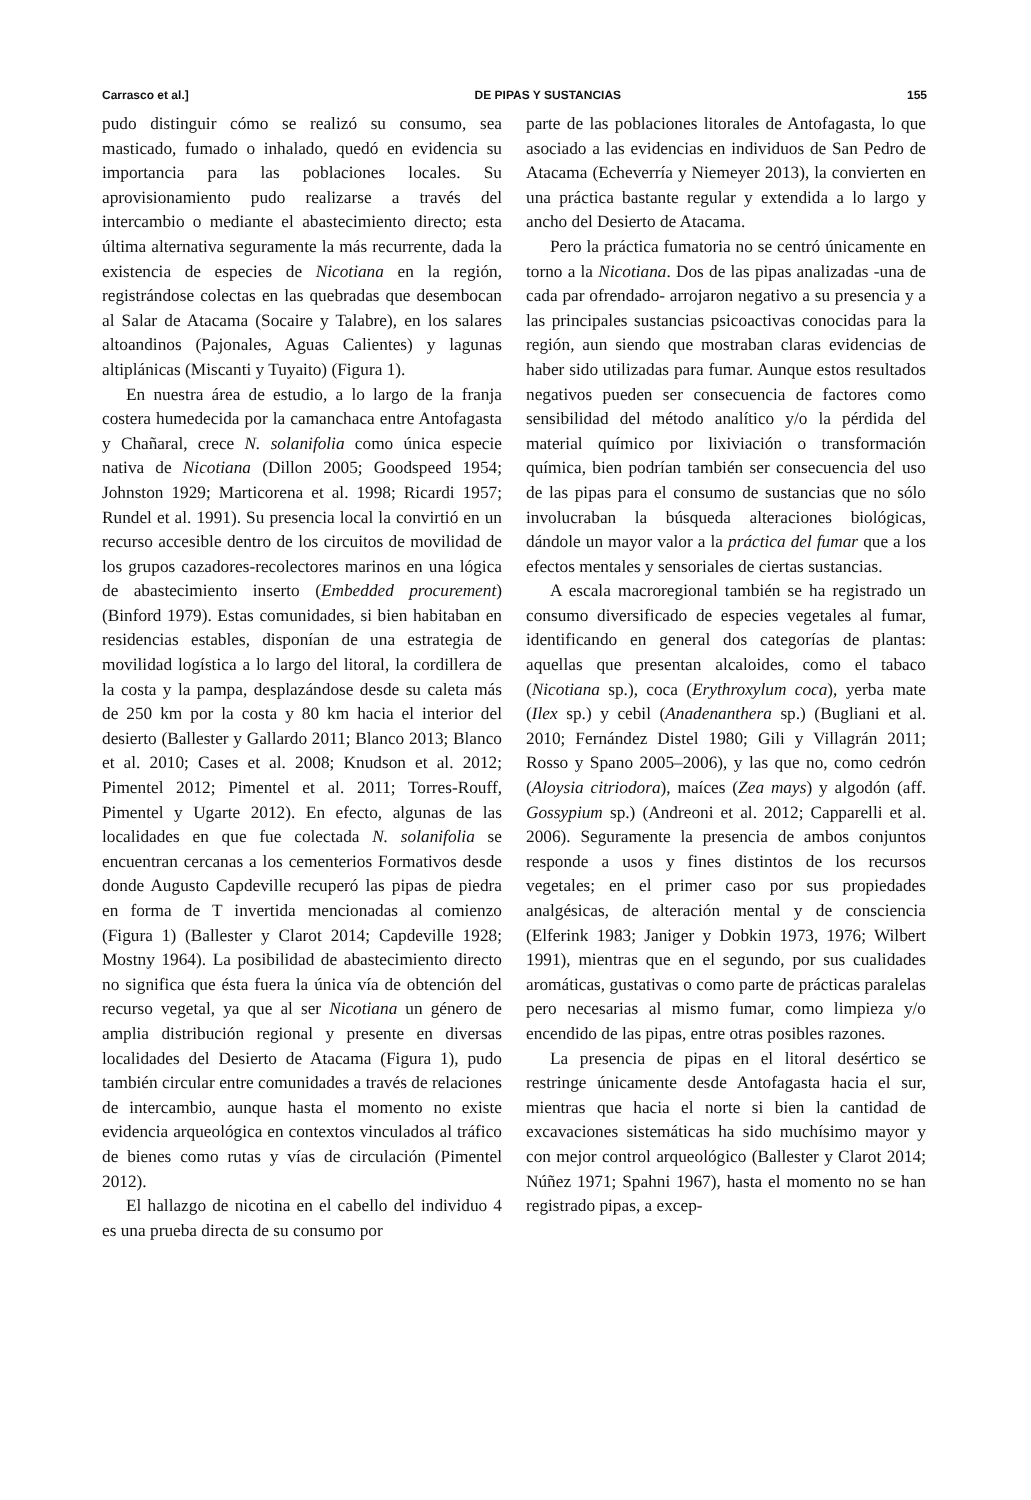Carrasco et al.] DE PIPAS Y SUSTANCIAS 155
pudo distinguir cómo se realizó su consumo, sea masticado, fumado o inhalado, quedó en evidencia su importancia para las poblaciones locales. Su aprovisionamiento pudo realizarse a través del intercambio o mediante el abastecimiento directo; esta última alternativa seguramente la más recurrente, dada la existencia de especies de Nicotiana en la región, registrándose colectas en las quebradas que desembocan al Salar de Atacama (Socaire y Talabre), en los salares altoandinos (Pajonales, Aguas Calientes) y lagunas altiplánicas (Miscanti y Tuyaito) (Figura 1).
En nuestra área de estudio, a lo largo de la franja costera humedecida por la camanchaca entre Antofagasta y Chañaral, crece N. solanifolia como única especie nativa de Nicotiana (Dillon 2005; Goodspeed 1954; Johnston 1929; Marticorena et al. 1998; Ricardi 1957; Rundel et al. 1991). Su presencia local la convirtió en un recurso accesible dentro de los circuitos de movilidad de los grupos cazadores-recolectores marinos en una lógica de abastecimiento inserto (Embedded procurement) (Binford 1979). Estas comunidades, si bien habitaban en residencias estables, disponían de una estrategia de movilidad logística a lo largo del litoral, la cordillera de la costa y la pampa, desplazándose desde su caleta más de 250 km por la costa y 80 km hacia el interior del desierto (Ballester y Gallardo 2011; Blanco 2013; Blanco et al. 2010; Cases et al. 2008; Knudson et al. 2012; Pimentel 2012; Pimentel et al. 2011; Torres-Rouff, Pimentel y Ugarte 2012). En efecto, algunas de las localidades en que fue colectada N. solanifolia se encuentran cercanas a los cementerios Formativos desde donde Augusto Capdeville recuperó las pipas de piedra en forma de T invertida mencionadas al comienzo (Figura 1) (Ballester y Clarot 2014; Capdeville 1928; Mostny 1964). La posibilidad de abastecimiento directo no significa que ésta fuera la única vía de obtención del recurso vegetal, ya que al ser Nicotiana un género de amplia distribución regional y presente en diversas localidades del Desierto de Atacama (Figura 1), pudo también circular entre comunidades a través de relaciones de intercambio, aunque hasta el momento no existe evidencia arqueológica en contextos vinculados al tráfico de bienes como rutas y vías de circulación (Pimentel 2012).
El hallazgo de nicotina en el cabello del individuo 4 es una prueba directa de su consumo por
parte de las poblaciones litorales de Antofagasta, lo que asociado a las evidencias en individuos de San Pedro de Atacama (Echeverría y Niemeyer 2013), la convierten en una práctica bastante regular y extendida a lo largo y ancho del Desierto de Atacama.
Pero la práctica fumatoria no se centró únicamente en torno a la Nicotiana. Dos de las pipas analizadas -una de cada par ofrendado- arrojaron negativo a su presencia y a las principales sustancias psicoactivas conocidas para la región, aun siendo que mostraban claras evidencias de haber sido utilizadas para fumar. Aunque estos resultados negativos pueden ser consecuencia de factores como sensibilidad del método analítico y/o la pérdida del material químico por lixiviación o transformación química, bien podrían también ser consecuencia del uso de las pipas para el consumo de sustancias que no sólo involucraban la búsqueda alteraciones biológicas, dándole un mayor valor a la práctica del fumar que a los efectos mentales y sensoriales de ciertas sustancias.
A escala macroregional también se ha registrado un consumo diversificado de especies vegetales al fumar, identificando en general dos categorías de plantas: aquellas que presentan alcaloides, como el tabaco (Nicotiana sp.), coca (Erythroxylum coca), yerba mate (Ilex sp.) y cebil (Anadenanthera sp.) (Bugliani et al. 2010; Fernández Distel 1980; Gili y Villagrán 2011; Rosso y Spano 2005–2006), y las que no, como cedrón (Aloysia citriodora), maíces (Zea mays) y algodón (aff. Gossypium sp.) (Andreoni et al. 2012; Capparelli et al. 2006). Seguramente la presencia de ambos conjuntos responde a usos y fines distintos de los recursos vegetales; en el primer caso por sus propiedades analgésicas, de alteración mental y de consciencia (Elferink 1983; Janiger y Dobkin 1973, 1976; Wilbert 1991), mientras que en el segundo, por sus cualidades aromáticas, gustativas o como parte de prácticas paralelas pero necesarias al mismo fumar, como limpieza y/o encendido de las pipas, entre otras posibles razones.
La presencia de pipas en el litoral desértico se restringe únicamente desde Antofagasta hacia el sur, mientras que hacia el norte si bien la cantidad de excavaciones sistemáticas ha sido muchísimo mayor y con mejor control arqueológico (Ballester y Clarot 2014; Núñez 1971; Spahni 1967), hasta el momento no se han registrado pipas, a excep-